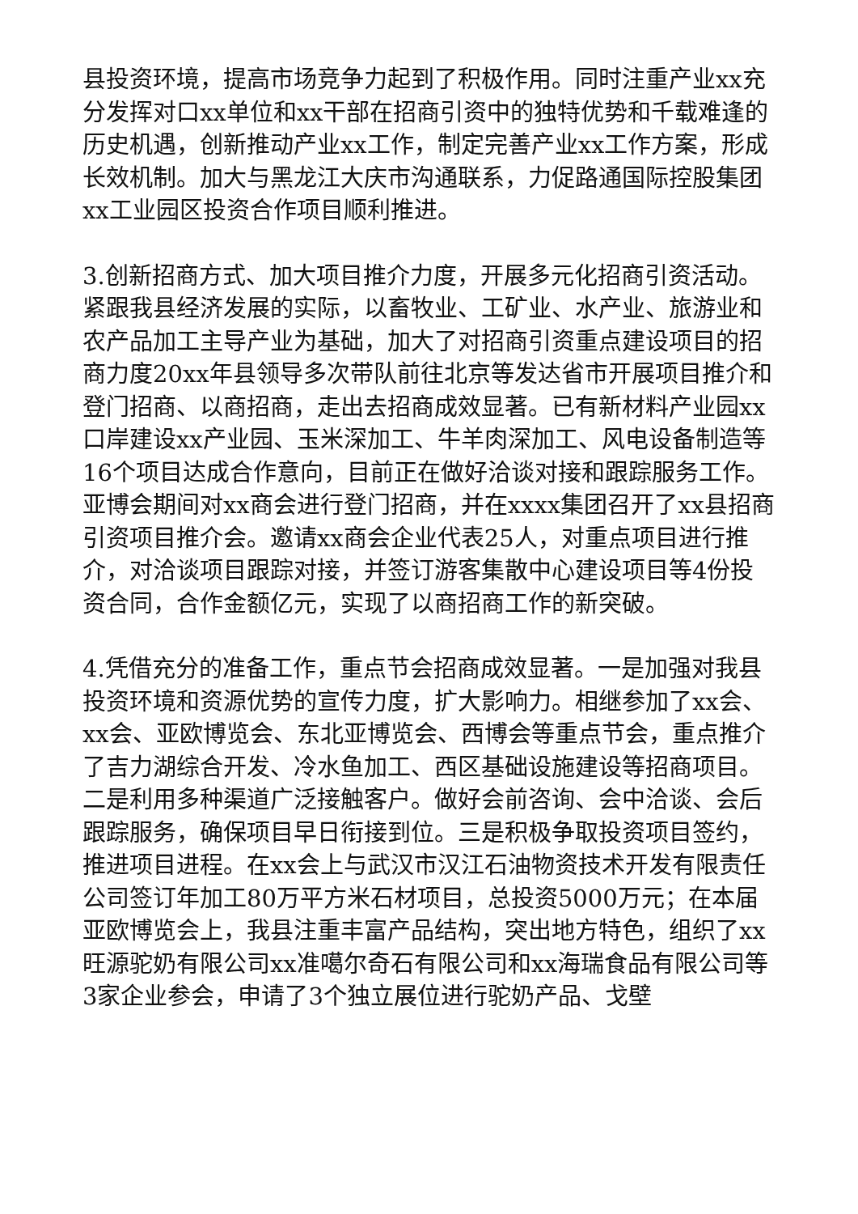县投资环境，提高市场竞争力起到了积极作用。同时注重产业xx充分发挥对口xx单位和xx干部在招商引资中的独特优势和千载难逢的历史机遇，创新推动产业xx工作，制定完善产业xx工作方案，形成长效机制。加大与黑龙江大庆市沟通联系，力促路通国际控股集团xx工业园区投资合作项目顺利推进。
3.创新招商方式、加大项目推介力度，开展多元化招商引资活动。紧跟我县经济发展的实际，以畜牧业、工矿业、水产业、旅游业和农产品加工主导产业为基础，加大了对招商引资重点建设项目的招商力度20xx年县领导多次带队前往北京等发达省市开展项目推介和登门招商、以商招商，走出去招商成效显著。已有新材料产业园xx口岸建设xx产业园、玉米深加工、牛羊肉深加工、风电设备制造等16个项目达成合作意向，目前正在做好洽谈对接和跟踪服务工作。亚博会期间对xx商会进行登门招商，并在xxxx集团召开了xx县招商引资项目推介会。邀请xx商会企业代表25人，对重点项目进行推介，对洽谈项目跟踪对接，并签订游客集散中心建设项目等4份投资合同，合作金额亿元，实现了以商招商工作的新突破。
4.凭借充分的准备工作，重点节会招商成效显著。一是加强对我县投资环境和资源优势的宣传力度，扩大影响力。相继参加了xx会、xx会、亚欧博览会、东北亚博览会、西博会等重点节会，重点推介了吉力湖综合开发、冷水鱼加工、西区基础设施建设等招商项目。二是利用多种渠道广泛接触客户。做好会前咨询、会中洽谈、会后跟踪服务，确保项目早日衔接到位。三是积极争取投资项目签约，推进项目进程。在xx会上与武汉市汉江石油物资技术开发有限责任公司签订年加工80万平方米石材项目，总投资5000万元；在本届亚欧博览会上，我县注重丰富产品结构，突出地方特色，组织了xx旺源驼奶有限公司xx准噶尔奇石有限公司和xx海瑞食品有限公司等3家企业参会，申请了3个独立展位进行驼奶产品、戈壁